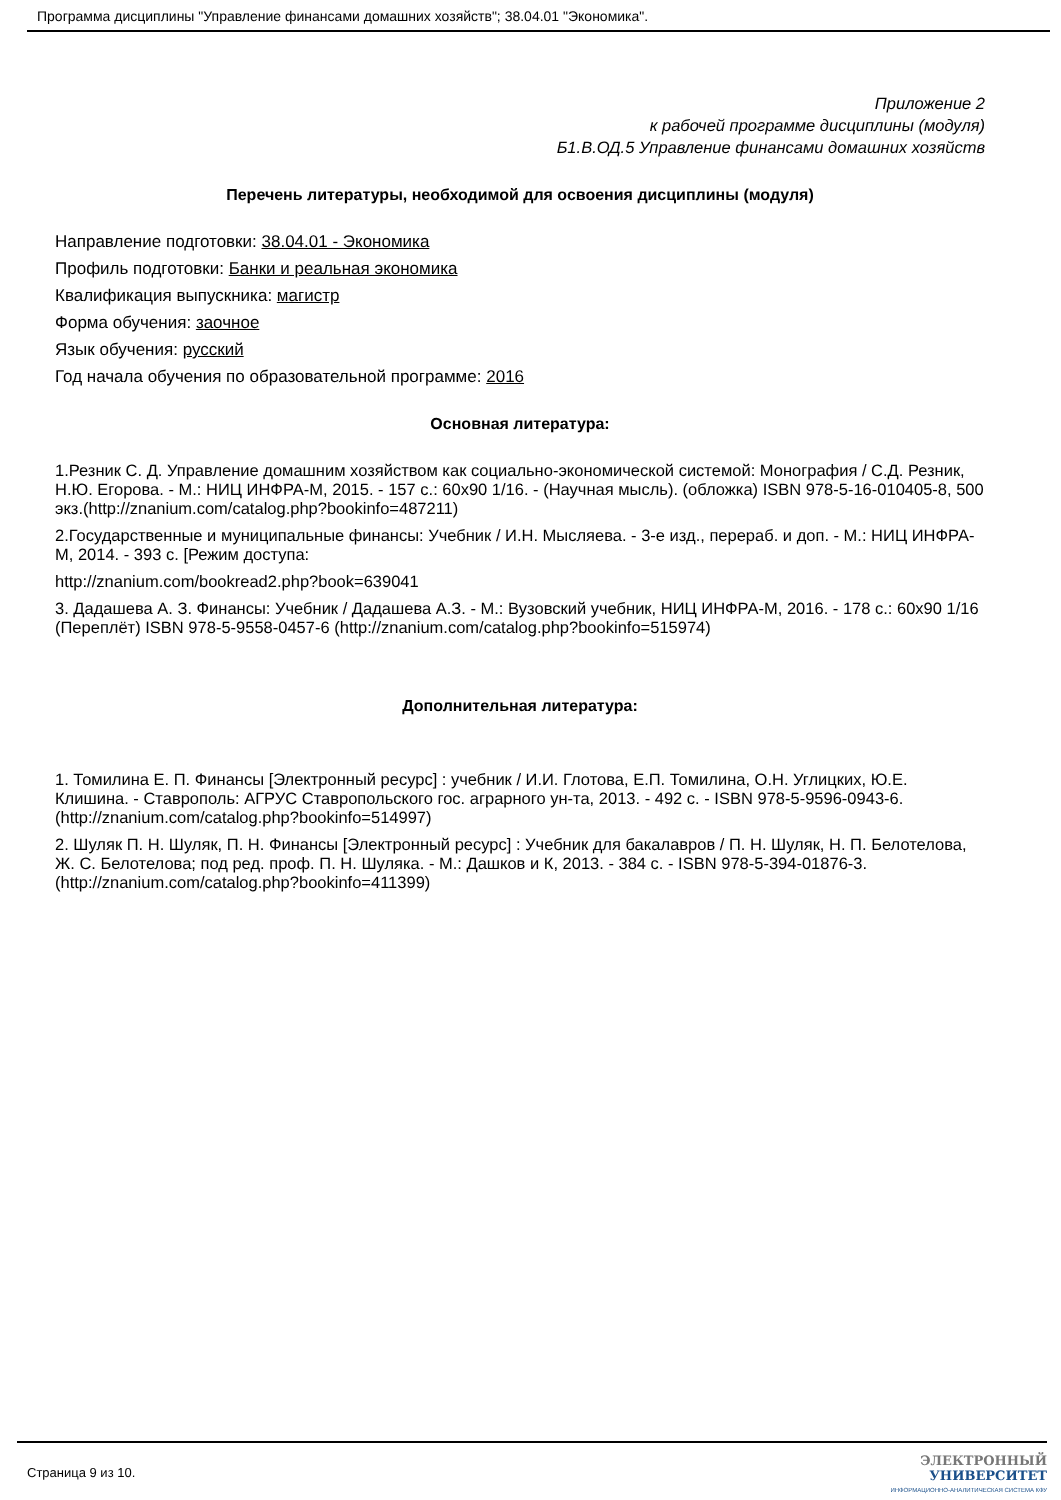Программа дисциплины "Управление финансами домашних хозяйств"; 38.04.01 "Экономика".
Приложение 2
к рабочей программе дисциплины (модуля)
Б1.В.ОД.5 Управление финансами домашних хозяйств
Перечень литературы, необходимой для освоения дисциплины (модуля)
Направление подготовки: 38.04.01 - Экономика
Профиль подготовки: Банки и реальная экономика
Квалификация выпускника: магистр
Форма обучения: заочное
Язык обучения: русский
Год начала обучения по образовательной программе: 2016
Основная литература:
1.Резник С. Д. Управление домашним хозяйством как социально-экономической системой: Монография / С.Д. Резник, Н.Ю. Егорова. - М.: НИЦ ИНФРА-М, 2015. - 157 с.: 60x90 1/16. - (Научная мысль). (обложка) ISBN 978-5-16-010405-8, 500 экз.(http://znanium.com/catalog.php?bookinfo=487211)
2.Государственные и муниципальные финансы: Учебник / И.Н. Мысляева. - 3-е изд., перераб. и доп. - М.: НИЦ ИНФРА-М, 2014. - 393 с. [Режим доступа:
http://znanium.com/bookread2.php?book=639041
3. Дадашева А. З. Финансы: Учебник / Дадашева А.З. - М.: Вузовский учебник, НИЦ ИНФРА-М, 2016. - 178 с.: 60x90 1/16 (Переплёт) ISBN 978-5-9558-0457-6 (http://znanium.com/catalog.php?bookinfo=515974)
Дополнительная литература:
1. Томилина Е. П. Финансы [Электронный ресурс] : учебник / И.И. Глотова, Е.П. Томилина, О.Н. Углицких, Ю.Е. Клишина. - Ставрополь: АГРУС Ставропольского гос. аграрного ун-та, 2013. - 492 с. - ISBN 978-5-9596-0943-6. (http://znanium.com/catalog.php?bookinfo=514997)
2. Шуляк П. Н. Шуляк, П. Н. Финансы [Электронный ресурс] : Учебник для бакалавров / П. Н. Шуляк, Н. П. Белотелова, Ж. С. Белотелова; под ред. проф. П. Н. Шуляка. - М.: Дашков и К, 2013. - 384 с. - ISBN 978-5-394-01876-3. (http://znanium.com/catalog.php?bookinfo=411399)
Страница 9 из 10.
ЭЛЕКТРОННЫЙ
УНИВЕРСИТЕТ
ИНФОРМАЦИОННО-АНАЛИТИЧЕСКАЯ СИСТЕМА КФУ